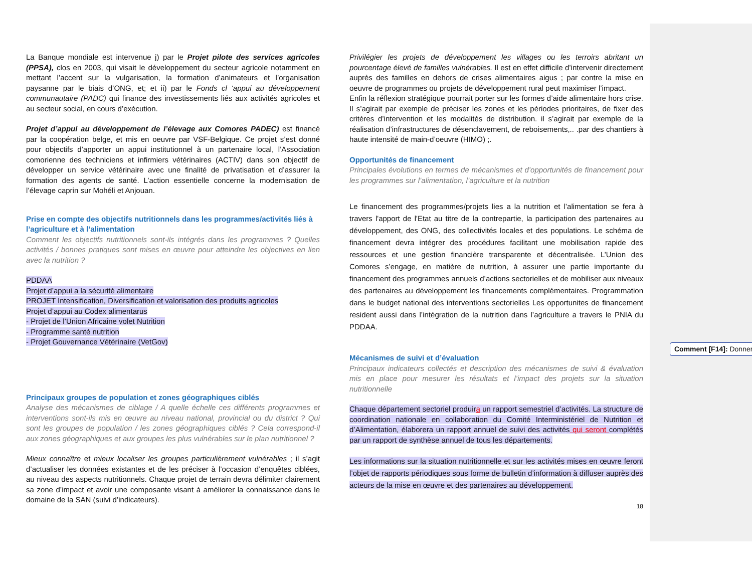La Banque mondiale est intervenue j) par le Projet pilote des services agricoles (PPSA), clos en 2003, qui visait le développement du secteur agricole notamment en mettant l’accent sur la vulgarisation, la formation d’animateurs et l’organisation paysanne par le biais d’ONG, et; et ii) par le Fonds cl ‘appui au développement communautaire (PADC) qui finance des investissements liés aux activités agricoles et au secteur social, en cours d’exécution.
Projet d’appui au développement de l’élevage aux Comores PADEC) est financé par la coopération belge, et mis en oeuvre par VSF-Belgique. Ce projet s’est donné pour objectifs d’apporter un appui institutionnel à un partenaire local, l’Association comorienne des techniciens et infirmiers vétérinaires (ACTIV) dans son objectif de développer un service vétérinaire avec une finalité de privatisation et d’assurer la formation des agents de santé. L’action essentielle concerne la modernisation de l’élevage caprin sur Mohéli et Anjouan.
Prise en compte des objectifs nutritionnels dans les programmes/activités liés à l’agriculture et à l’alimentation
Comment les objectifs nutritionnels sont-ils intégrés dans les programmes ? Quelles activités / bonnes pratiques sont mises en œuvre pour atteindre les objectives en lien avec la nutrition ?
PDDAA
Projet d’appui a la sécurité alimentaire
PROJET Intensification, Diversification et valorisation des produits agricoles
Projet d’appui au Codex alimentarus
- Projet de l’Union Africaine volet Nutrition
- Programme santé nutrition
- Projet Gouvernance Vétérinaire (VetGov)
Principaux groupes de population et zones géographiques ciblés
Analyse des mécanismes de ciblage / A quelle échelle ces différents programmes et interventions sont-ils mis en œuvre au niveau national, provincial ou du district ? Qui sont les groupes de population / les zones géographiques ciblés ? Cela correspond-il aux zones géographiques et aux groupes les plus vulnérables sur le plan nutritionnel ?
Mieux connaître et mieux localiser les groupes particulièrement vulnérables ; il s’agit d’actualiser les données existantes et de les préciser à l’occasion d’enquêtes ciblées, au niveau des aspects nutritionnels. Chaque projet de terrain devra délimiter clairement sa zone d’impact et avoir une composante visant à améliorer la connaissance dans le domaine de la SAN (suivi d’indicateurs).
Privilégier les projets de développement les villages ou les terroirs abritant un pourcentage élevé de familles vulnérables. Il est en effet difficile d’intervenir directement auprès des familles en dehors de crises alimentaires aigus ; par contre la mise en oeuvre de programmes ou projets de développement rural peut maximiser l’impact.
Enfin la réflexion stratégique pourrait porter sur les formes d’aide alimentaire hors crise. Il s’agirait par exemple de préciser les zones et les périodes prioritaires, de fixer des critères d’intervention et les modalités de distribution. il s’agirait par exemple de la réalisation d’infrastructures de désenclavement, de reboisements,.. .par des chantiers à haute intensité de main-d’oeuvre (HIMO) ;.
Opportunités de financement
Principales évolutions en termes de mécanismes et d’opportunités de financement pour les programmes sur l’alimentation, l’agriculture et la nutrition
Le financement des programmes/projets lies a la nutrition et l’alimentation se fera à travers l'apport de l'Etat au titre de la contrepartie, la participation des partenaires au développement, des ONG, des collectivités locales et des populations. Le schéma de financement devra intégrer des procédures facilitant une mobilisation rapide des ressources et une gestion financière transparente et décentralisée. L’Union des Comores s’engage, en matière de nutrition, à assurer une partie importante du financement des programmes annuels d’actions sectorielles et de mobiliser aux niveaux des partenaires au développement les financements complémentaires. Programmation dans le budget national des interventions sectorielles Les opportunites de financement resident aussi dans l’intégration de la nutrition dans l’agriculture a travers le PNIA du PDDAA.
Mécanismes de suivi et d’évaluation
Principaux indicateurs collectés et description des mécanismes de suivi & évaluation mis en place pour mesurer les résultats et l’impact des projets sur la situation nutritionnelle
Chaque département sectoriel produira un rapport semestriel d’activités. La structure de coordination nationale en collaboration du Comité Interministériel de Nutrition et d’Alimentation, élaborera un rapport annuel de suivi des activités qui seront complétés par un rapport de synthèse annuel de tous les départements.
Les informations sur la situation nutritionnelle et sur les activités mises en œuvre feront l’objet de rapports périodiques sous forme de bulletin d’information à diffuser auprès des acteurs de la mise en œuvre et des partenaires au développement.
18
Comment [F14]: Donner